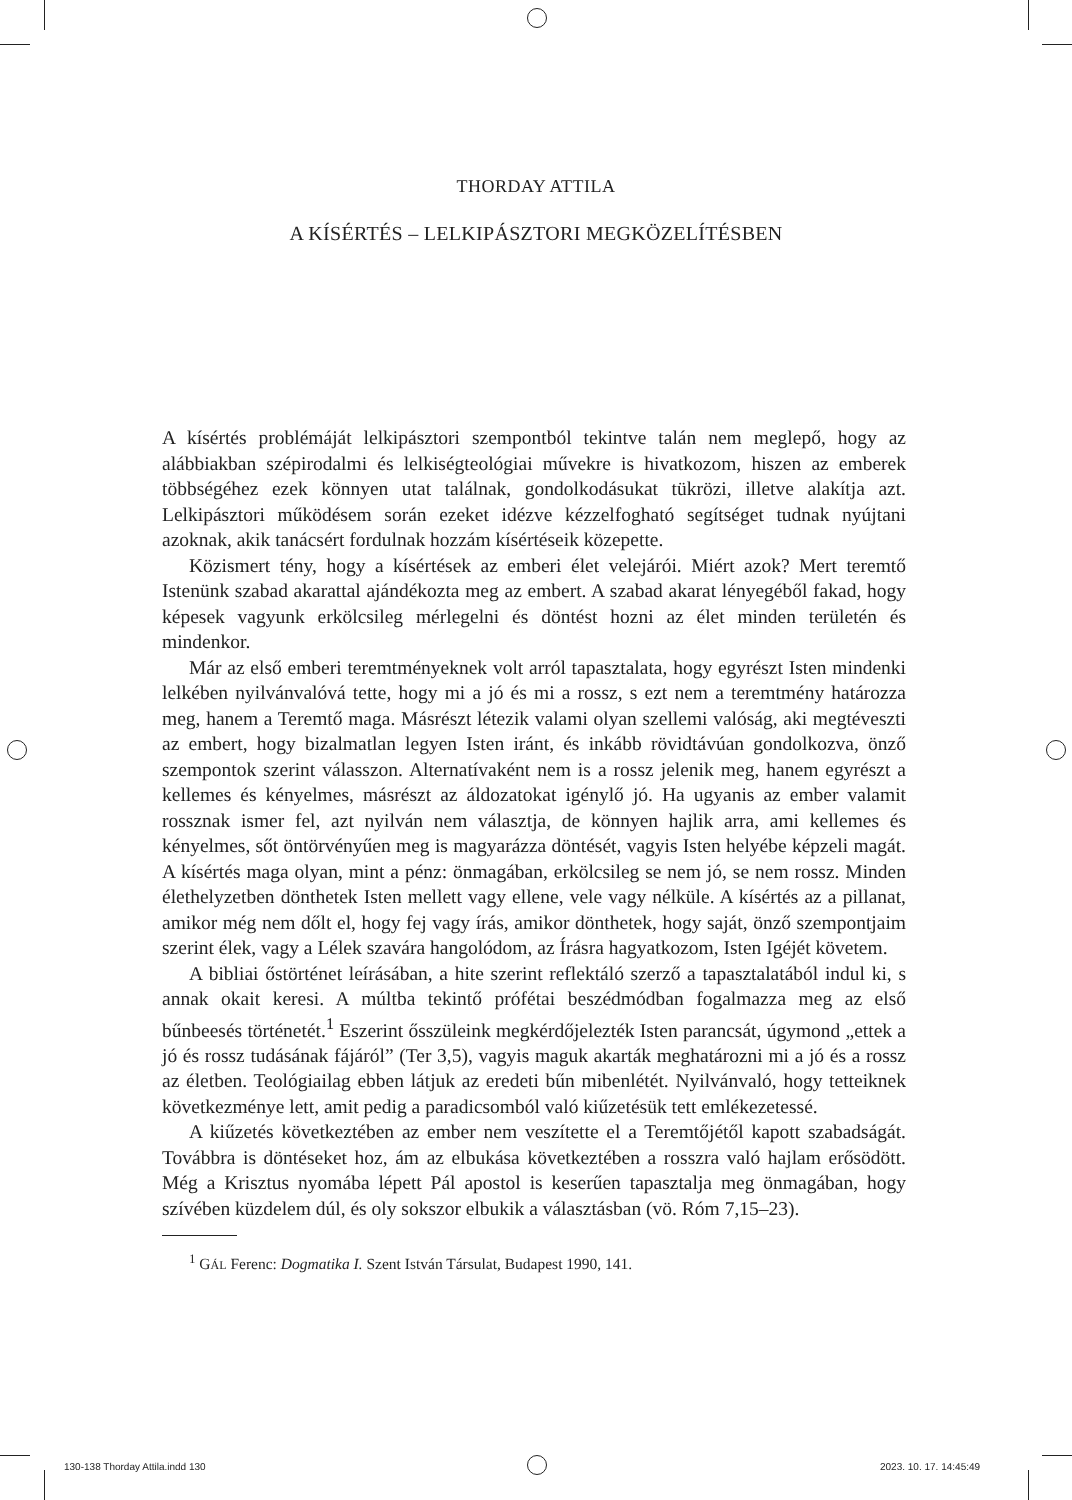THORDAY ATTILA
A KÍSÉRTÉS – LELKIPÁSZTORI MEGKÖZELÍTÉSBEN
A kísértés problémáját lelkipásztori szempontból tekintve talán nem meglepő, hogy az alábbiakban szépirodalmi és lelkiségteológiai művekre is hivatkozom, hiszen az emberek többségéhez ezek könnyen utat találnak, gondolkodásukat tükrözi, illetve alakítja azt. Lelkipásztori működésem során ezeket idézve kézzelfogható segítséget tudnak nyújtani azoknak, akik tanácsért fordulnak hozzám kísértéseik közepette.
Közismert tény, hogy a kísértések az emberi élet velejárói. Miért azok? Mert teremtő Istenünk szabad akarattal ajándékozta meg az embert. A szabad akarat lényegéből fakad, hogy képesek vagyunk erkölcsileg mérlegelni és döntést hozni az élet minden területén és mindenkor.
Már az első emberi teremtményeknek volt arról tapasztalata, hogy egyrészt Isten mindenki lelkében nyilvánvalóvá tette, hogy mi a jó és mi a rossz, s ezt nem a teremtmény határozza meg, hanem a Teremtő maga. Másrészt létezik valami olyan szellemi valóság, aki megtéveszti az embert, hogy bizalmatlan legyen Isten iránt, és inkább rövidtávúan gondolkozva, önző szempontok szerint válasszon. Alternatívaként nem is a rossz jelenik meg, hanem egyrészt a kellemes és kényelmes, másrészt az áldozatokat igénylő jó. Ha ugyanis az ember valamit rossznak ismer fel, azt nyilván nem választja, de könnyen hajlik arra, ami kellemes és kényelmes, sőt öntörvényűen meg is magyarázza döntését, vagyis Isten helyébe képzeli magát. A kísértés maga olyan, mint a pénz: önmagában, erkölcsileg se nem jó, se nem rossz. Minden élethelyzetben dönthetek Isten mellett vagy ellene, vele vagy nélküle. A kísértés az a pillanat, amikor még nem dőlt el, hogy fej vagy írás, amikor dönthetek, hogy saját, önző szempontjaim szerint élek, vagy a Lélek szavára hangolódom, az Írásra hagyatkozom, Isten Igéjét követem.
A bibliai őstörténet leírásában, a hite szerint reflektáló szerző a tapasztalatából indul ki, s annak okait keresi. A múltba tekintő prófétai beszédmódban fogalmazza meg az első bűnbeesés történetét.<sup>1</sup> Eszerint ősszüleink megkérdőjelezték Isten parancsát, úgymond „ettek a jó és rossz tudásának fájáról” (Ter 3,5), vagyis maguk akarták meghatározni mi a jó és a rossz az életben. Teológiailag ebben látjuk az eredeti bűn mibenlétét. Nyilvánvaló, hogy tetteiknek következménye lett, amit pedig a paradicsomból való kiűzetésük tett emlékezetessé.
A kiűzetés következtében az ember nem veszítette el a Teremtőjétől kapott szabadságát. Továbbra is döntéseket hoz, ám az elbukása következtében a rosszra való hajlam erősödött. Még a Krisztus nyomába lépett Pál apostol is keserűen tapasztalja meg önmagában, hogy szívében küzdelem dúl, és oly sokszor elbukik a választásban (vö. Róm 7,15–23).
<sup>1</sup> GÁL Ferenc: Dogmatika I. Szent István Társulat, Budapest 1990, 141.
130-138 Thorday Attila.indd 130
2023. 10. 17. 14:45:49